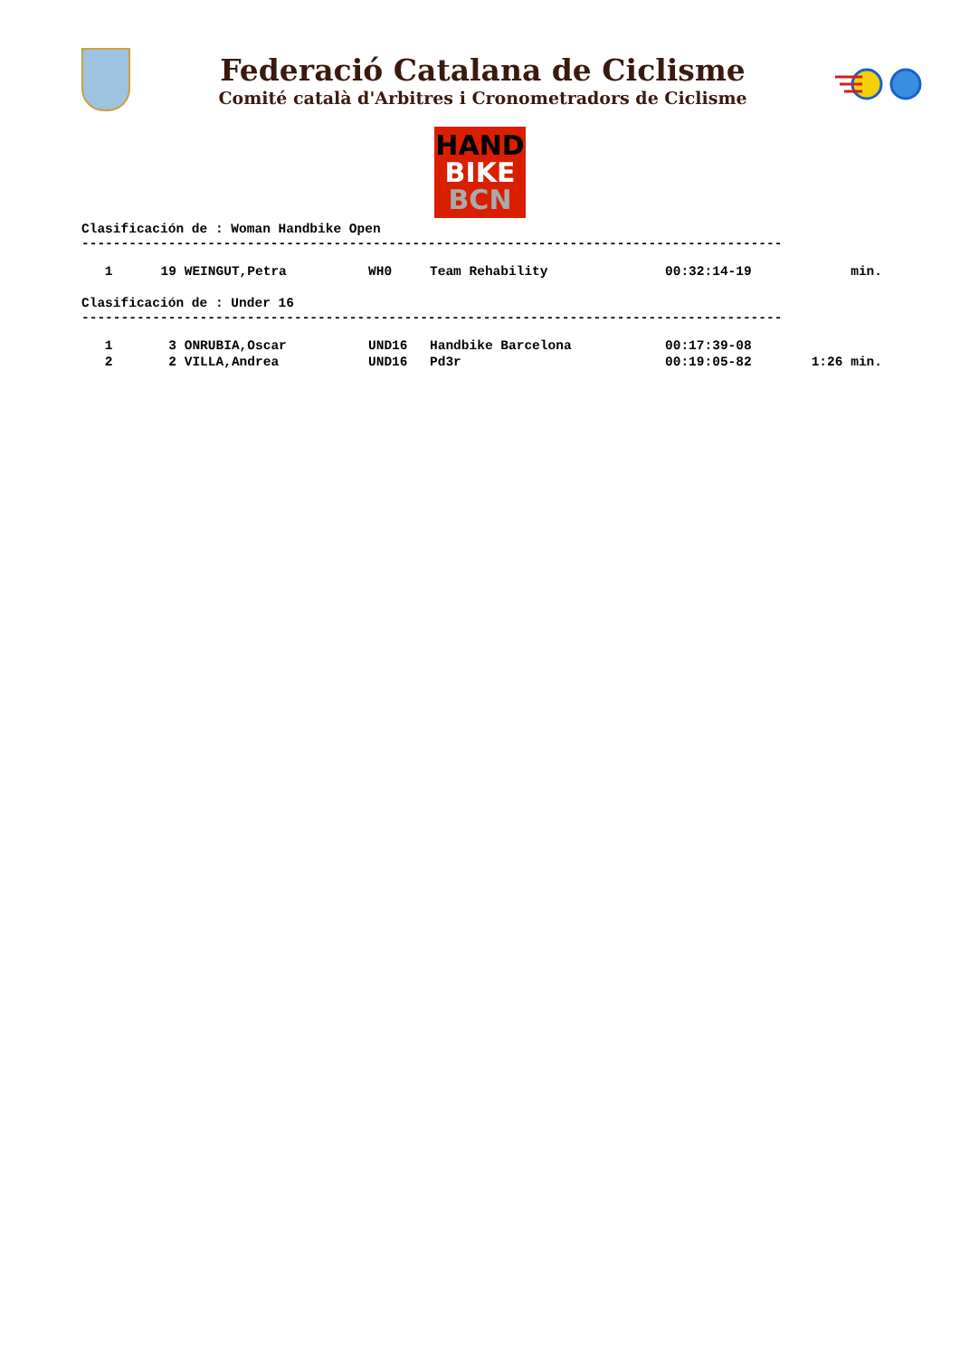Federació Catalana de Ciclisme
Comité català d'Arbitres i Cronometradors de Ciclisme
HAND
BIKE
BCN
Clasificación de : Woman Handbike Open -----------------------------------------------------------------------------------------
| 1 | 19 | WEINGUT,Petra | WH0 | Team Rehability | 00:32:14-19 | min. |
Clasificación de : Under 16 -----------------------------------------------------------------------------------------
| 1 | 3 | ONRUBIA,Oscar | UND16 | Handbike Barcelona | 00:17:39-08 | |
| 2 | 2 | VILLA,Andrea | UND16 | Pd3r | 00:19:05-82 | 1:26 min. |